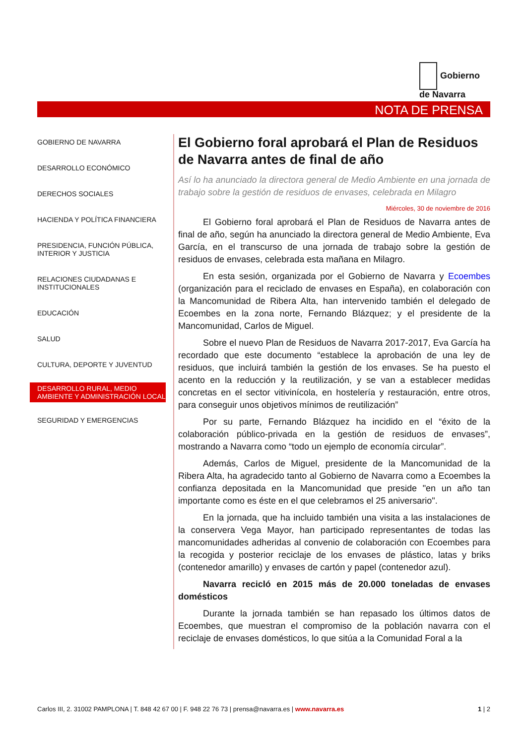Gobierno
de Navarra
NOTA DE PRENSA
GOBIERNO DE NAVARRA
DESARROLLO ECONÓMICO
DERECHOS SOCIALES
HACIENDA Y POLÍTICA FINANCIERA
PRESIDENCIA, FUNCIÓN PÚBLICA, INTERIOR Y JUSTICIA
RELACIONES CIUDADANAS E INSTITUCIONALES
EDUCACIÓN
SALUD
CULTURA, DEPORTE Y JUVENTUD
DESARROLLO RURAL, MEDIO AMBIENTE Y ADMINISTRACIÓN LOCAL
SEGURIDAD Y EMERGENCIAS
El Gobierno foral aprobará el Plan de Residuos de Navarra antes de final de año
Así lo ha anunciado la directora general de Medio Ambiente en una jornada de trabajo sobre la gestión de residuos de envases, celebrada en Milagro
Miércoles, 30 de noviembre de 2016
El Gobierno foral aprobará el Plan de Residuos de Navarra antes de final de año, según ha anunciado la directora general de Medio Ambiente, Eva García, en el transcurso de una jornada de trabajo sobre la gestión de residuos de envases, celebrada esta mañana en Milagro.
En esta sesión, organizada por el Gobierno de Navarra y Ecoembes (organización para el reciclado de envases en España), en colaboración con la Mancomunidad de Ribera Alta, han intervenido también el delegado de Ecoembes en la zona norte, Fernando Blázquez; y el presidente de la Mancomunidad, Carlos de Miguel.
Sobre el nuevo Plan de Residuos de Navarra 2017-2017, Eva García ha recordado que este documento “establece la aprobación de una ley de residuos, que incluirá también la gestión de los envases. Se ha puesto el acento en la reducción y la reutilización, y se van a establecer medidas concretas en el sector vitivinícola, en hostelería y restauración, entre otros, para conseguir unos objetivos mínimos de reutilización”
Por su parte, Fernando Blázquez ha incidido en el “éxito de la colaboración público-privada en la gestión de residuos de envases”, mostrando a Navarra como “todo un ejemplo de economía circular”.
Además, Carlos de Miguel, presidente de la Mancomunidad de la Ribera Alta, ha agradecido tanto al Gobierno de Navarra como a Ecoembes la confianza depositada en la Mancomunidad que preside "en un año tan importante como es éste en el que celebramos el 25 aniversario".
En la jornada, que ha incluido también una visita a las instalaciones de la conservera Vega Mayor, han participado representantes de todas las mancomunidades adheridas al convenio de colaboración con Ecoembes para la recogida y posterior reciclaje de los envases de plástico, latas y briks (contenedor amarillo) y envases de cartón y papel (contenedor azul).
Navarra recicló en 2015 más de 20.000 toneladas de envases domésticos
Durante la jornada también se han repasado los últimos datos de Ecoembes, que muestran el compromiso de la población navarra con el reciclaje de envases domésticos, lo que sitúa a la Comunidad Foral a la
Carlos III, 2. 31002 PAMPLONA | T. 848 42 67 00 | F. 948 22 76 73 | prensa@navarra.es | www.navarra.es 1 | 2